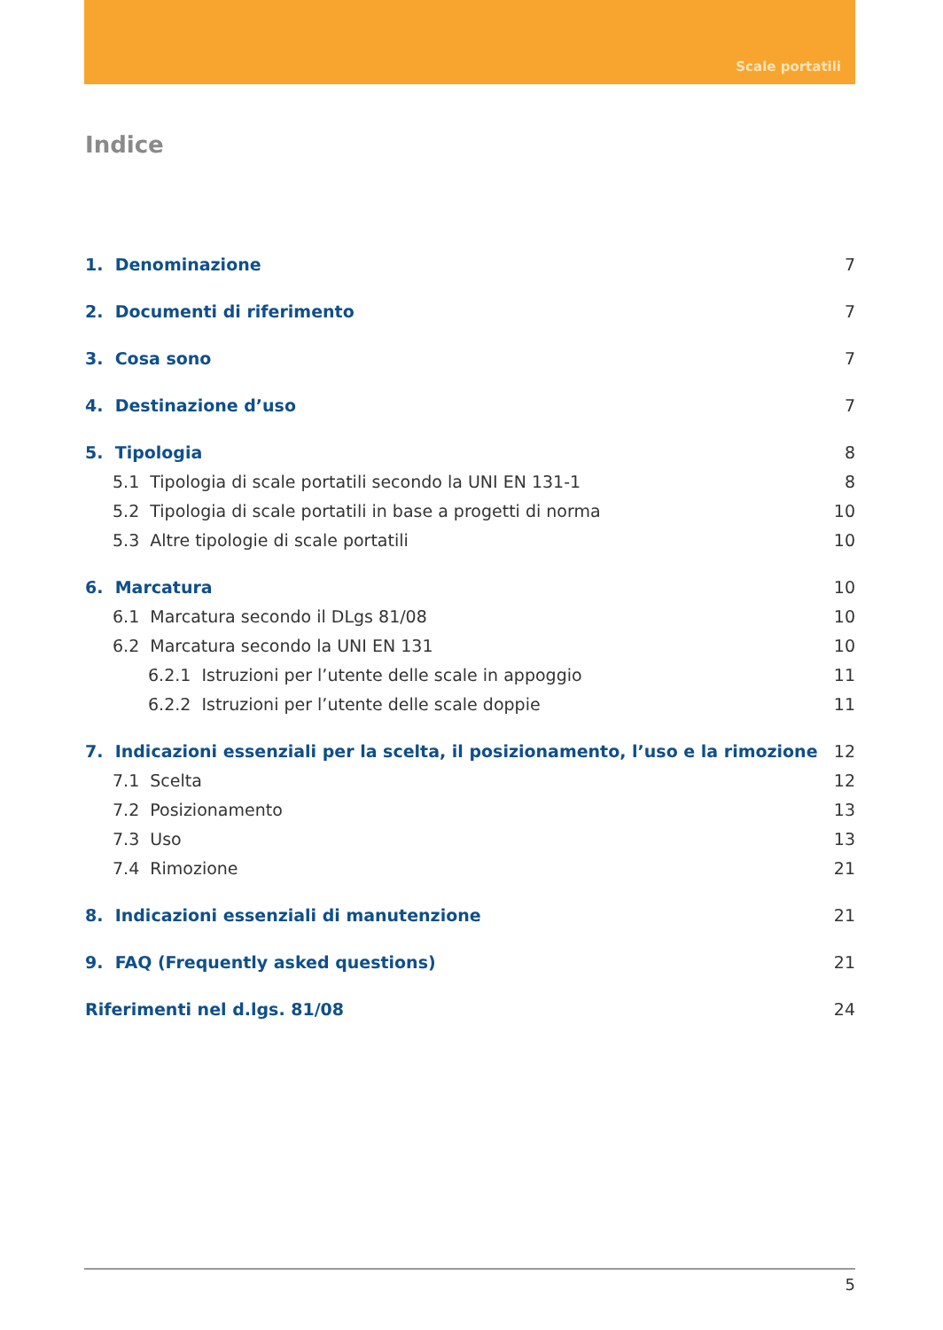Scale portatili
Indice
1. Denominazione 7
2. Documenti di riferimento 7
3. Cosa sono 7
4. Destinazione d’uso 7
5. Tipologia 8
5.1 Tipologia di scale portatili secondo la UNI EN 131-1 8
5.2 Tipologia di scale portatili in base a progetti di norma 10
5.3 Altre tipologie di scale portatili 10
6. Marcatura 10
6.1 Marcatura secondo il DLgs 81/08 10
6.2 Marcatura secondo la UNI EN 131 10
6.2.1 Istruzioni per l’utente delle scale in appoggio 11
6.2.2 Istruzioni per l’utente delle scale doppie 11
7. Indicazioni essenziali per la scelta, il posizionamento, l’uso e la rimozione 12
7.1 Scelta 12
7.2 Posizionamento 13
7.3 Uso 13
7.4 Rimozione 21
8. Indicazioni essenziali di manutenzione 21
9. FAQ (Frequently asked questions) 21
Riferimenti nel d.lgs. 81/08 24
5